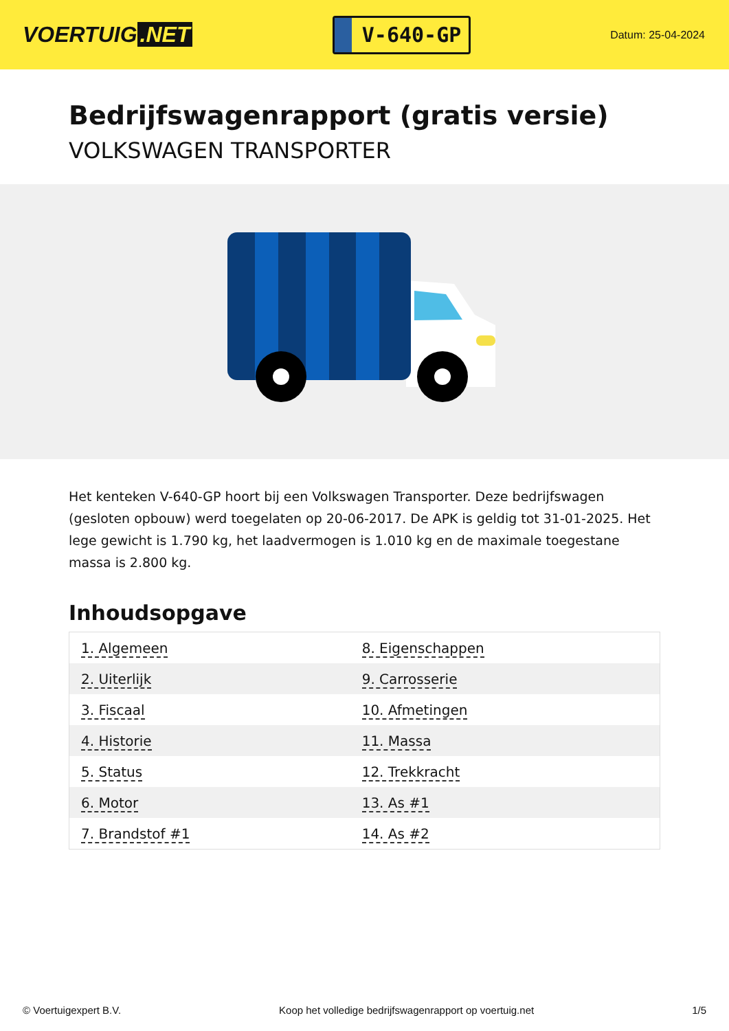VOERTUIG.NET
V-640-GP
Datum: 25-04-2024
Bedrijfswagenrapport (gratis versie)
VOLKSWAGEN TRANSPORTER
Het kenteken V-640-GP hoort bij een Volkswagen Transporter. Deze bedrijfswagen (gesloten opbouw) werd toegelaten op 20-06-2017. De APK is geldig tot 31-01-2025. Het lege gewicht is 1.790 kg, het laadvermogen is 1.010 kg en de maximale toegestane massa is 2.800 kg.
Inhoudsopgave
| 1. Algemeen | 8. Eigenschappen |
| 2. Uiterlijk | 9. Carrosserie |
| 3. Fiscaal | 10. Afmetingen |
| 4. Historie | 11. Massa |
| 5. Status | 12. Trekkracht |
| 6. Motor | 13. As #1 |
| 7. Brandstof #1 | 14. As #2 |
© Voertuigexpert B.V. Koop het volledige bedrijfswagenrapport op voertuig.net 1/5